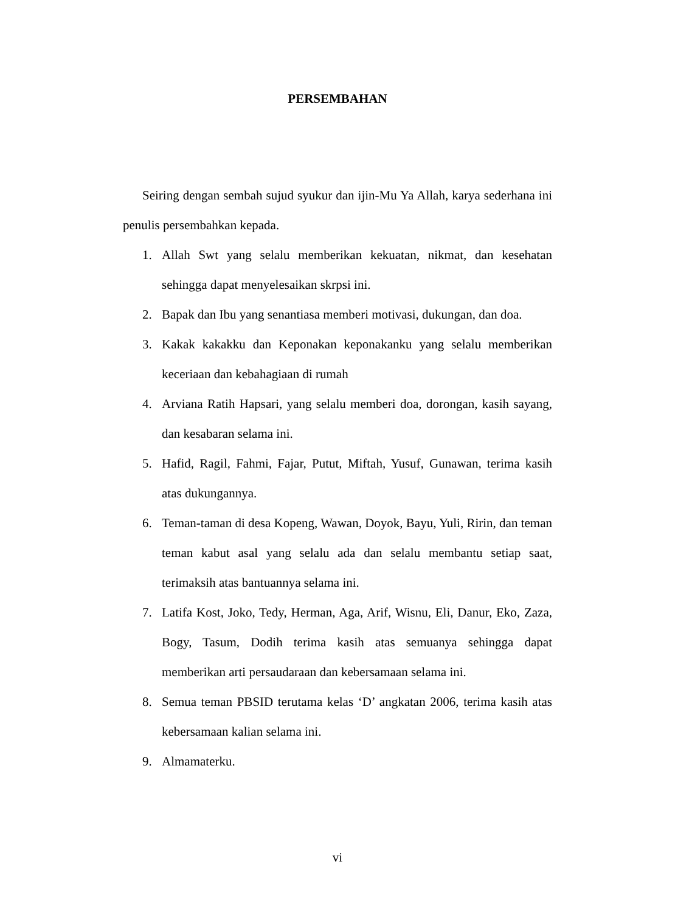PERSEMBAHAN
Seiring dengan sembah sujud syukur dan ijin-Mu Ya Allah, karya sederhana ini penulis persembahkan kepada.
1. Allah Swt yang selalu memberikan kekuatan, nikmat, dan kesehatan sehingga dapat menyelesaikan skrpsi ini.
2. Bapak dan Ibu yang senantiasa memberi motivasi, dukungan, dan doa.
3. Kakak kakakku dan Keponakan keponakanku yang selalu memberikan keceriaan dan kebahagiaan di rumah
4. Arviana Ratih Hapsari, yang selalu memberi doa, dorongan, kasih sayang, dan kesabaran selama ini.
5. Hafid, Ragil, Fahmi, Fajar, Putut, Miftah, Yusuf, Gunawan, terima kasih atas dukungannya.
6. Teman-taman di desa Kopeng, Wawan, Doyok, Bayu, Yuli, Ririn, dan teman teman kabut asal yang selalu ada dan selalu membantu setiap saat, terimaksih atas bantuannya selama ini.
7. Latifa Kost, Joko, Tedy, Herman, Aga, Arif, Wisnu, Eli, Danur, Eko, Zaza, Bogy, Tasum, Dodih terima kasih atas semuanya sehingga dapat memberikan arti persaudaraan dan kebersamaan selama ini.
8. Semua teman PBSID terutama kelas ‘D’ angkatan 2006, terima kasih atas kebersamaan kalian selama ini.
9. Almamaterku.
vi